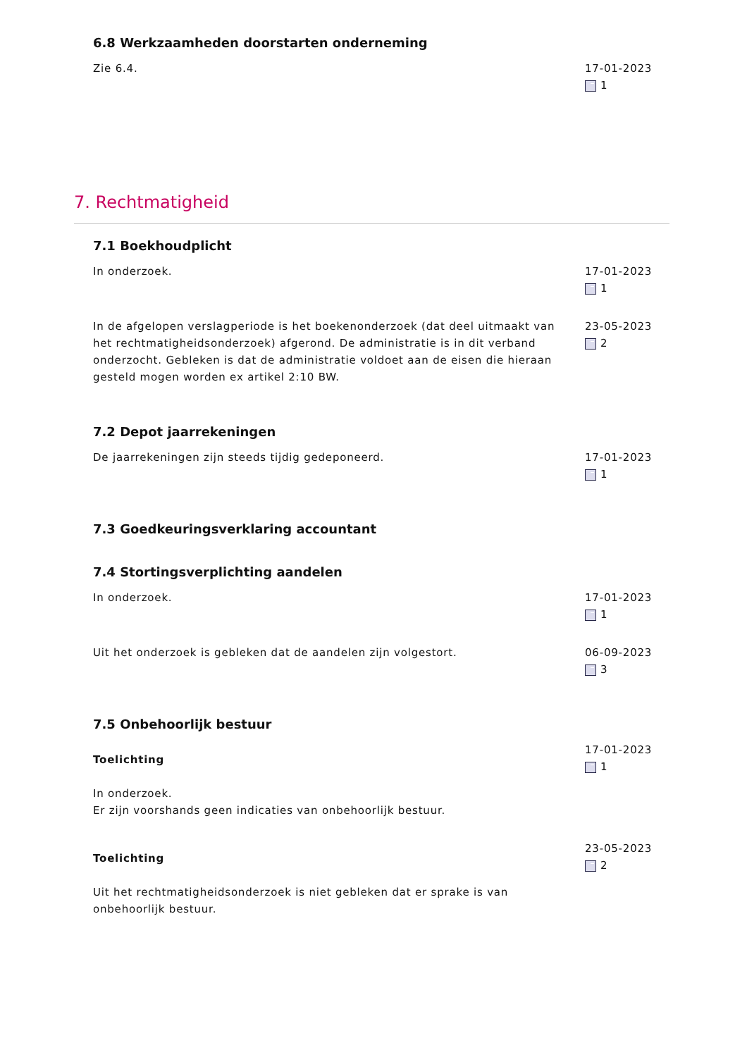6.8 Werkzaamheden doorstarten onderneming
Zie 6.4. 17-01-2023
1
7. Rechtmatigheid
7.1 Boekhoudplicht
In onderzoek. 17-01-2023
1
In de afgelopen verslagperiode is het boekenonderzoek (dat deel uitmaakt van het rechtmatigheidsonderzoek) afgerond. De administratie is in dit verband onderzocht. Gebleken is dat de administratie voldoet aan de eisen die hieraan gesteld mogen worden ex artikel 2:10 BW.
23-05-2023
2
7.2 Depot jaarrekeningen
De jaarrekeningen zijn steeds tijdig gedeponeerd.
17-01-2023
1
7.3 Goedkeuringsverklaring accountant
7.4 Stortingsverplichting aandelen
In onderzoek. 17-01-2023
1
Uit het onderzoek is gebleken dat de aandelen zijn volgestort.
06-09-2023
3
7.5 Onbehoorlijk bestuur
Toelichting
In onderzoek.
Er zijn voorshands geen indicaties van onbehoorlijk bestuur.
17-01-2023
1
Toelichting
Uit het rechtmatigheidsonderzoek is niet gebleken dat er sprake is van onbehoorlijk bestuur.
23-05-2023
2